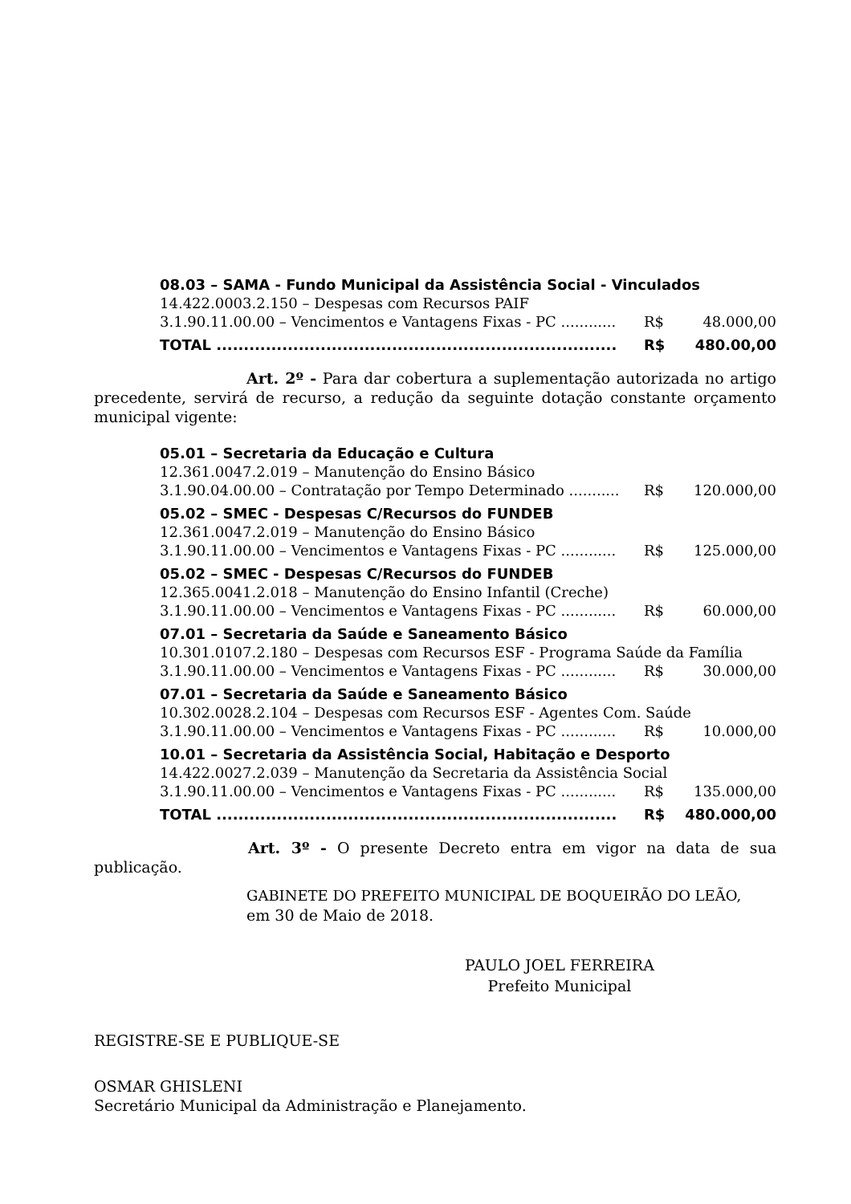08.03 – SAMA - Fundo Municipal da Assistência Social - Vinculados
14.422.0003.2.150 – Despesas com Recursos PAIF
3.1.90.11.00.00 – Vencimentos e Vantagens Fixas - PC ............ R$ 48.000,00
TOTAL ......................................................................... R$ 480.00,00
Art. 2º - Para dar cobertura a suplementação autorizada no artigo precedente, servirá de recurso, a redução da seguinte dotação constante orçamento municipal vigente:
05.01 – Secretaria da Educação e Cultura
12.361.0047.2.019 – Manutenção do Ensino Básico
3.1.90.04.00.00 – Contratação por Tempo Determinado ........... R$ 120.000,00
05.02 – SMEC - Despesas C/Recursos do FUNDEB
12.361.0047.2.019 – Manutenção do Ensino Básico
3.1.90.11.00.00 – Vencimentos e Vantagens Fixas - PC ............ R$ 125.000,00
05.02 – SMEC - Despesas C/Recursos do FUNDEB
12.365.0041.2.018 – Manutenção do Ensino Infantil (Creche)
3.1.90.11.00.00 – Vencimentos e Vantagens Fixas - PC ............ R$ 60.000,00
07.01 – Secretaria da Saúde e Saneamento Básico
10.301.0107.2.180 – Despesas com Recursos ESF - Programa Saúde da Família
3.1.90.11.00.00 – Vencimentos e Vantagens Fixas - PC ............ R$ 30.000,00
07.01 – Secretaria da Saúde e Saneamento Básico
10.302.0028.2.104 – Despesas com Recursos ESF - Agentes Com. Saúde
3.1.90.11.00.00 – Vencimentos e Vantagens Fixas - PC ............ R$ 10.000,00
10.01 – Secretaria da Assistência Social, Habitação e Desporto
14.422.0027.2.039 – Manutenção da Secretaria da Assistência Social
3.1.90.11.00.00 – Vencimentos e Vantagens Fixas - PC ............ R$ 135.000,00
TOTAL ......................................................................... R$ 480.000,00
Art. 3º - O presente Decreto entra em vigor na data de sua publicação.
GABINETE DO PREFEITO MUNICIPAL DE BOQUEIRÃO DO LEÃO,
em 30 de Maio de 2018.
PAULO JOEL FERREIRA
Prefeito Municipal
REGISTRE-SE E PUBLIQUE-SE
OSMAR GHISLENI
Secretário Municipal da Administração e Planejamento.